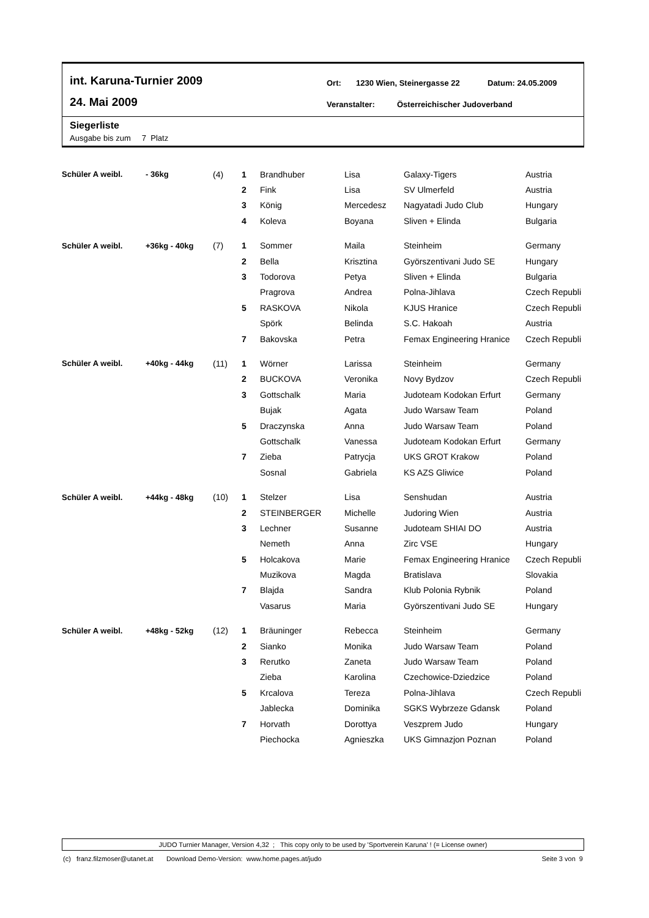int. Karuna-Turnier 2009
24. Mai 2009
Ort: 1230 Wien, Steinergasse 22 Datum: 24.05.2009
Veranstalter: Österreichischer Judoverband
Siegerliste
Ausgabe bis zum 7 Platz
| Schüler A weibl. | - 36kg | (4) | 1 | Brandhuber | Lisa | Galaxy-Tigers | Austria |
| | | | 2 | Fink | Lisa | SV Ulmerfeld | Austria |
| | | | 3 | König | Mercedesz | Nagyatadi Judo Club | Hungary |
| | | | 4 | Koleva | Boyana | Sliven + Elinda | Bulgaria |
| Schüler A weibl. | +36kg - 40kg | (7) | 1 | Sommer | Maila | Steinheim | Germany |
| | | | 2 | Bella | Krisztina | Györszentivani Judo SE | Hungary |
| | | | 3 | Todorova | Petya | Sliven + Elinda | Bulgaria |
| | | | | Pragrova | Andrea | Polna-Jihlava | Czech Republi |
| | | | 5 | RASKOVA | Nikola | KJUS Hranice | Czech Republi |
| | | | | Spörk | Belinda | S.C. Hakoah | Austria |
| | | | 7 | Bakovska | Petra | Femax Engineering Hranice | Czech Republi |
| Schüler A weibl. | +40kg - 44kg | (11) | 1 | Wörner | Larissa | Steinheim | Germany |
| | | | 2 | BUCKOVA | Veronika | Novy Bydzov | Czech Republi |
| | | | 3 | Gottschalk | Maria | Judoteam Kodokan Erfurt | Germany |
| | | | | Bujak | Agata | Judo Warsaw Team | Poland |
| | | | 5 | Draczynska | Anna | Judo Warsaw Team | Poland |
| | | | | Gottschalk | Vanessa | Judoteam Kodokan Erfurt | Germany |
| | | | 7 | Zieba | Patrycja | UKS GROT Krakow | Poland |
| | | | | Sosnal | Gabriela | KS AZS Gliwice | Poland |
| Schüler A weibl. | +44kg - 48kg | (10) | 1 | Stelzer | Lisa | Senshudan | Austria |
| | | | 2 | STEINBERGER | Michelle | Judoring Wien | Austria |
| | | | 3 | Lechner | Susanne | Judoteam SHIAI DO | Austria |
| | | | | Nemeth | Anna | Zirc VSE | Hungary |
| | | | 5 | Holcakova | Marie | Femax Engineering Hranice | Czech Republi |
| | | | | Muzikova | Magda | Bratislava | Slovakia |
| | | | 7 | Blajda | Sandra | Klub Polonia Rybnik | Poland |
| | | | | Vasarus | Maria | Györszentivani Judo SE | Hungary |
| Schüler A weibl. | +48kg - 52kg | (12) | 1 | Bräuninger | Rebecca | Steinheim | Germany |
| | | | 2 | Sianko | Monika | Judo Warsaw Team | Poland |
| | | | 3 | Rerutko | Zaneta | Judo Warsaw Team | Poland |
| | | | | Zieba | Karolina | Czechowice-Dziedzice | Poland |
| | | | 5 | Krcalova | Tereza | Polna-Jihlava | Czech Republi |
| | | | | Jablecka | Dominika | SGKS Wybrzeze Gdansk | Poland |
| | | | 7 | Horvath | Dorottya | Veszprem Judo | Hungary |
| | | | | Piechocka | Agnieszka | UKS Gimnazjon Poznan | Poland |
JUDO Turnier Manager, Version 4,32 ; This copy only to be used by 'Sportverein Karuna' ! (= License owner)
(c) franz.filzmoser@utanet.at Download Demo-Version: www.home.pages.at/judo Seite 3 von 9